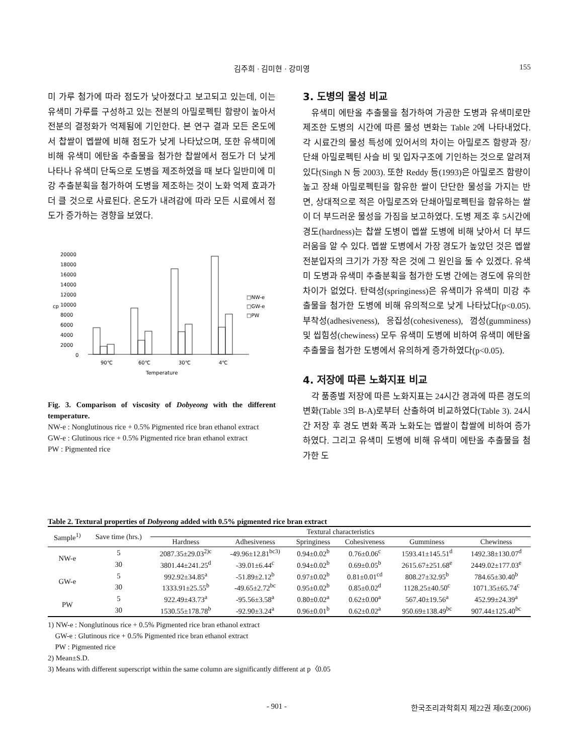김주희 · 김미현 · 강미영 155
미 가루 첨가에 따라 점도가 낮아졌다고 보고되고 있는데, 이는 유색미 가루를 구성하고 있는 전분의 아밀로펙틴 함량이 높아서 전분의 결정화가 억제됨에 기인한다. 본 연구 결과 모든 온도에서 찹쌀이 멥쌀에 비해 점도가 낮게 나타났으며, 또한 유색미에 비해 유색미 에탄올 추출물을 첨가한 찹쌀에서 점도가 더 낮게 나타나 유색미 단독으로 도병을 제조하였을 때 보다 일반미에 미강 추출분획을 첨가하여 도병을 제조하는 것이 노화 억제 효과가 더 클 것으로 사료된다. 온도가 내려감에 따라 모든 시료에서 점도가 증가하는 경향을 보였다.
20000
18000
16000
14000
12000
10000
8000
6000
4000
2000
0
cp
90℃
60℃
30℃
4℃
Temperature
□NW-e
□GW-e
□PW
Fig. 3. Comparison of viscosity of Dobyeong with the different temperature.
NW-e : Nonglutinous rice + 0.5% Pigmented rice bran ethanol extract
GW-e : Glutinous rice + 0.5% Pigmented rice bran ethanol extract
PW : Pigmented rice
3. 도병의 물성 비교
유색미 에탄올 추출물을 첨가하여 가공한 도병과 유색미로만 제조한 도병의 시간에 따른 물성 변화는 Table 2에 나타내었다. 각 시료간의 물성 특성에 있어서의 차이는 아밀로즈 함량과 장/단쇄 아밀로펙틴 사슬 비 및 입자구조에 기인하는 것으로 알려져 있다(Singh N 등 2003). 또한 Reddy 등(1993)은 아밀로즈 함량이 높고 장쇄 아밀로펙틴을 함유한 쌀이 단단한 물성을 가지는 반면, 상대적으로 적은 아밀로즈와 단쇄아밀로펙틴을 함유하는 쌀이 더 부드러운 물성을 가짐을 보고하였다. 도병 제조 후 5시간에 경도(hardness)는 찹쌀 도병이 멥쌀 도병에 비해 낮아서 더 부드러움을 알 수 있다. 멥쌀 도병에서 가장 경도가 높았던 것은 멥쌀 전분입자의 크기가 가장 작은 것에 그 원인을 둘 수 있겠다. 유색미 도병과 유색미 추출분획을 첨가한 도병 간에는 경도에 유의한 차이가 없었다. 탄력성(springiness)은 유색미가 유색미 미강 추출물을 첨가한 도병에 비해 유의적으로 낮게 나타났다(p<0.05). 부착성(adhesiveness), 응집성(cohesiveness), 껌성(gumminess) 및 씹힘성(chewiness) 모두 유색미 도병에 비하여 유색미 에탄올추출물을 첨가한 도병에서 유의하게 증가하였다(p<0.05).
4. 저장에 따른 노화지표 비교
각 품종별 저장에 따른 노화지표는 24시간 경과에 따른 경도의 변화(Table 3의 B-A)로부터 산출하여 비교하였다(Table 3). 24시간 저장 후 경도 변화 폭과 노화도는 멥쌀이 찹쌀에 비하여 증가하였다. 그리고 유색미 도병에 비해 유색미 에탄올 추출물을 첨가한 도
Table 2. Textural properties of Dobyeong added with 0.5% pigmented rice bran extract
| Sample<sup>1)</sup> | Save time (hrs.) | Textural characteristics | | | | | |
| --- | --- | --- | --- | --- | --- | --- | --- |
| | | Hardness | Adhesiveness | Springiness | Cohesiveness | Gumminess | Chewiness |
| NW-e | 5 | 2087.35±29.03<sup>2)c</sup> | -49.96±12.81<sup>bc3)</sup> | 0.94±0.02<sup>b</sup> | 0.76±0.06<sup>c</sup> | 1593.41±145.51<sup>d</sup> | 1492.38±130.07<sup>d</sup> |
| | 30 | 3801.44±241.25<sup>d</sup> | -39.01±6.44<sup>c</sup> | 0.94±0.02<sup>b</sup> | 0.69±0.05<sup>b</sup> | 2615.67±251.68<sup>e</sup> | 2449.02±177.03<sup>e</sup> |
| GW-e | 5 | 992.92±34.85<sup>a</sup> | -51.89±2.12<sup>b</sup> | 0.97±0.02<sup>b</sup> | 0.81±0.01<sup>cd</sup> | 808.27±32.95<sup>b</sup> | 784.65±30.40<sup>b</sup> |
| | 30 | 1333.91±25.55<sup>b</sup> | -49.65±2.72<sup>bc</sup> | 0.95±0.02<sup>b</sup> | 0.85±0.02<sup>d</sup> | 1128.25±40.50<sup>c</sup> | 1071.35±65.74<sup>c</sup> |
| PW | 5 | 922.49±43.73<sup>a</sup> | -95.56±3.58<sup>a</sup> | 0.80±0.02<sup>a</sup> | 0.62±0.00<sup>a</sup> | 567.40±19.56<sup>a</sup> | 452.99±24.39<sup>a</sup> |
| | 30 | 1530.55±178.78<sup>b</sup> | -92.90±3.24<sup>a</sup> | 0.96±0.01<sup>b</sup> | 0.62±0.02<sup>a</sup> | 950.69±138.49<sup>bc</sup> | 907.44±125.40<sup>bc</sup> |
1) NW-e : Nonglutinous rice + 0.5% Pigmented rice bran ethanol extract
GW-e : Glutinous rice + 0.5% Pigmented rice bran ethanol extract
PW : Pigmented rice
2) Mean±S.D.
3) Means with different superscript within the same column are significantly different at p〈0.05
- 901 - 한국조리과학회지 제22권 제6호(2006)